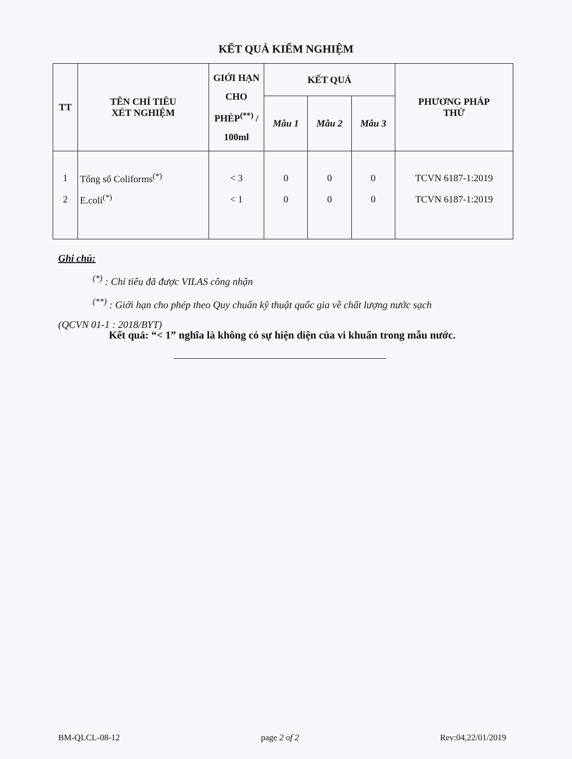KẾT QUẢ KIỂM NGHIỆM
| TT | TÊN CHỈ TIÊU XÉT NGHIỆM | GIỚI HẠN CHO PHÉP<sup>(**)</sup> / 100ml | KẾT QUẢ | | | PHƯƠNG PHÁP THỬ |
| --- | --- | --- | --- | --- | --- | --- |
| | | | Mẫu 1 | Mẫu 2 | Mẫu 3 | |
| 1 | Tổng số Coliforms<sup>(*)</sup> | < 3 | 0 | 0 | 0 | TCVN 6187-1:2019 |
| 2 | E.coli<sup>(*)</sup> | < 1 | 0 | 0 | 0 | TCVN 6187-1:2019 |
Ghi chú:
<sup>(*)</sup> : Chỉ tiêu đã được VILAS công nhận
<sup>(**)</sup> : Giới hạn cho phép theo Quy chuẩn kỹ thuật quốc gia về chất lượng nước sạch
(QCVN 01-1 : 2018/BYT)
Kết quả: “< 1” nghĩa là không có sự hiện diện của vi khuẩn trong mẫu nước.
BM-QLCL-08-12 page 2 of 2 Rev:04,22/01/2019